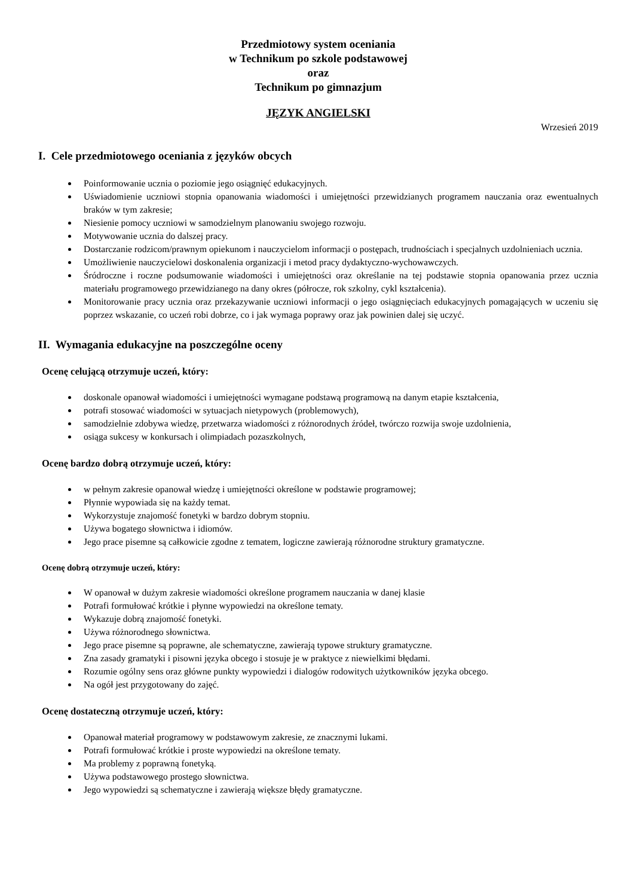Przedmiotowy system oceniania
w Technikum po szkole podstawowej
oraz
Technikum po gimnazjum
JĘZYK ANGIELSKI
Wrzesień 2019
I. Cele przedmiotowego oceniania z języków obcych
Poinformowanie ucznia o poziomie jego osiągnięć edukacyjnych.
Uświadomienie uczniowi stopnia opanowania wiadomości i umiejętności przewidzianych programem nauczania oraz ewentualnych braków w tym zakresie;
Niesienie pomocy uczniowi w samodzielnym planowaniu swojego rozwoju.
Motywowanie ucznia do dalszej pracy.
Dostarczanie rodzicom/prawnym opiekunom i nauczycielom informacji o postępach, trudnościach i specjalnych uzdolnieniach ucznia.
Umożliwienie nauczycielowi doskonalenia organizacji i metod pracy dydaktyczno-wychowawczych.
Śródroczne i roczne podsumowanie wiadomości i umiejętności oraz określanie na tej podstawie stopnia opanowania przez ucznia materiału programowego przewidzianego na dany okres (półrocze, rok szkolny, cykl kształcenia).
Monitorowanie pracy ucznia oraz przekazywanie uczniowi informacji o jego osiągnięciach edukacyjnych pomagających w uczeniu się poprzez wskazanie, co uczeń robi dobrze, co i jak wymaga poprawy oraz jak powinien dalej się uczyć.
II. Wymagania edukacyjne na poszczególne oceny
Ocenę celującą otrzymuje uczeń, który:
doskonale opanował wiadomości i umiejętności wymagane podstawą programową na danym etapie kształcenia,
potrafi stosować wiadomości w sytuacjach nietypowych (problemowych),
samodzielnie zdobywa wiedzę, przetwarza wiadomości z różnorodnych źródeł, twórczo rozwija swoje uzdolnienia,
osiąga sukcesy w konkursach i olimpiadach pozaszkolnych,
Ocenę bardzo dobrą otrzymuje uczeń, który:
w pełnym zakresie opanował wiedzę i umiejętności określone w podstawie programowej;
Płynnie wypowiada się na każdy temat.
Wykorzystuje znajomość fonetyki w bardzo dobrym stopniu.
Używa bogatego słownictwa i idiomów.
Jego prace pisemne są całkowicie zgodne z tematem, logiczne zawierają różnorodne struktury gramatyczne.
Ocenę dobrą otrzymuje uczeń, który:
W opanował w dużym zakresie wiadomości określone programem nauczania w danej klasie
Potrafi formułować krótkie i płynne wypowiedzi na określone tematy.
Wykazuje dobrą znajomość fonetyki.
Używa różnorodnego słownictwa.
Jego prace pisemne są poprawne, ale schematyczne, zawierają typowe struktury gramatyczne.
Zna zasady gramatyki i pisowni języka obcego i stosuje je w praktyce z niewielkimi błędami.
Rozumie ogólny sens oraz główne punkty wypowiedzi i dialogów rodowitych użytkowników języka obcego.
Na ogół jest przygotowany do zajęć.
Ocenę dostateczną otrzymuje uczeń, który:
Opanował materiał programowy w podstawowym zakresie, ze znacznymi lukami.
Potrafi formułować krótkie i proste wypowiedzi na określone tematy.
Ma problemy z poprawną fonetyką.
Używa podstawowego prostego słownictwa.
Jego wypowiedzi są schematyczne i zawierają większe błędy gramatyczne.